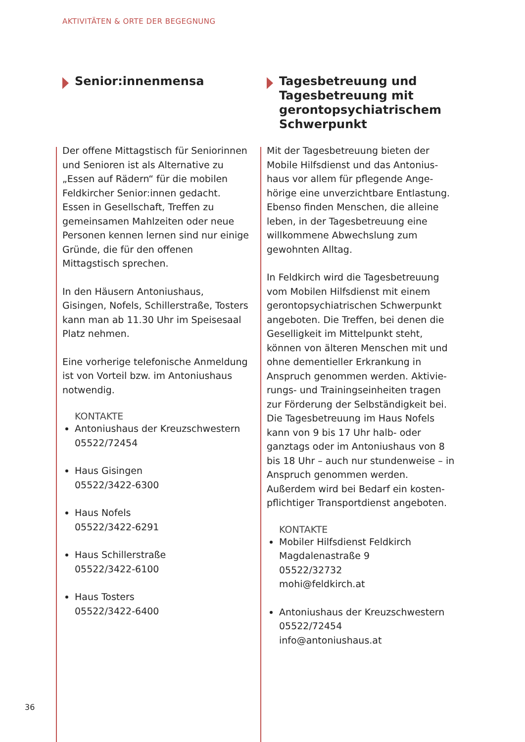AKTIVITÄTEN & ORTE DER BEGEGNUNG
Senior:innenmensa
Der offene Mittagstisch für Seniorinnen und Senioren ist als Alternative zu „Essen auf Rädern“ für die mobilen Feldkircher Senior:innen gedacht. Essen in Gesellschaft, Treffen zu gemeinsamen Mahlzeiten oder neue Personen kennen lernen sind nur einige Gründe, die für den offenen Mittagstisch sprechen.
In den Häusern Antoniushaus, Gisingen, Nofels, Schillerstraße, Tosters kann man ab 11.30 Uhr im Speisesaal Platz nehmen.
Eine vorherige telefonische Anmeldung ist von Vorteil bzw. im Antoniushaus notwendig.
KONTAKTE
Antoniushaus der Kreuzschwestern
05522/72454
Haus Gisingen
05522/3422-6300
Haus Nofels
05522/3422-6291
Haus Schillerstraße
05522/3422-6100
Haus Tosters
05522/3422-6400
Tagesbetreuung und Tagesbetreuung mit gerontopsychiatrischem Schwerpunkt
Mit der Tagesbetreuung bieten der Mobile Hilfsdienst und das Antonius­haus vor allem für pflegende Ange­hörige eine unverzichtbare Entlastung. Ebenso finden Menschen, die alleine leben, in der Tagesbetreuung eine willkommene Abwechslung zum gewohnten Alltag.
In Feldkirch wird die Tagesbetreuung vom Mobilen Hilfsdienst mit einem gerontopsychiatrischen Schwerpunkt angeboten. Die Treffen, bei denen die Geselligkeit im Mittelpunkt steht, können von älteren Menschen mit und ohne dementieller Erkrankung in Anspruch genommen werden. Aktivie­rungs- und Trainingseinheiten tragen zur Förderung der Selbständigkeit bei. Die Tagesbetreuung im Haus Nofels kann von 9 bis 17 Uhr halb- oder ganztags oder im Antoniushaus von 8 bis 18 Uhr – auch nur stundenweise – in Anspruch genommen werden. Außerdem wird bei Bedarf ein kosten­pflichtiger Transportdienst angeboten.
KONTAKTE
Mobiler Hilfsdienst Feldkirch
Magdalenastraße 9
05522/32732
mohi@feldkirch.at
Antoniushaus der Kreuzschwestern
05522/72454
info@antoniushaus.at
36